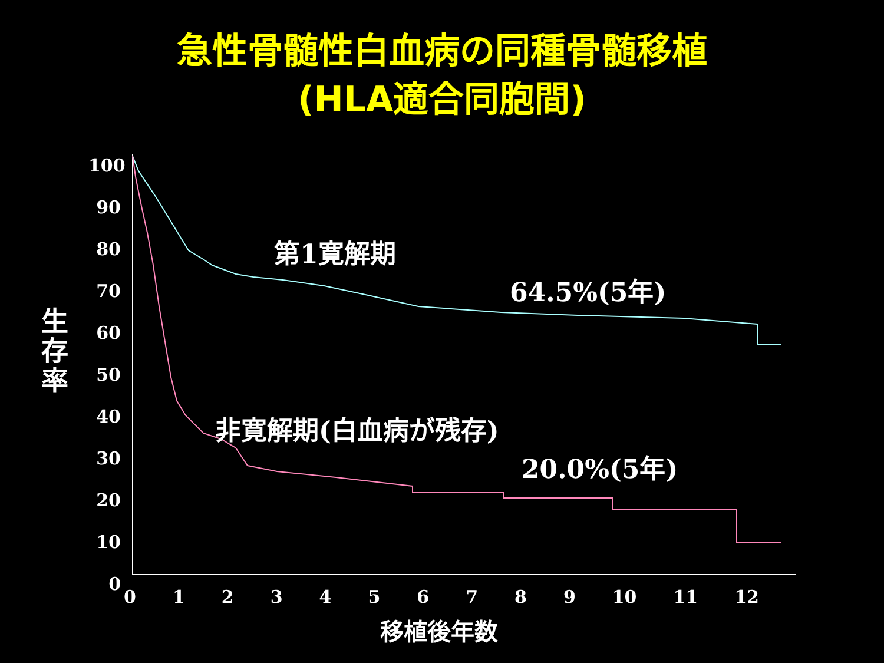急性骨髄性白血病の同種骨髄移植
(HLA適合同胞間)
100
90
80
70
60
50
40
30
20
10
0
生
存
率
0 1 2 3 4 5 6 7 8 9 10 11 12
移植後年数
第1寛解期
64.5%(5年)
非寛解期(白血病が残存)
20.0%(5年)